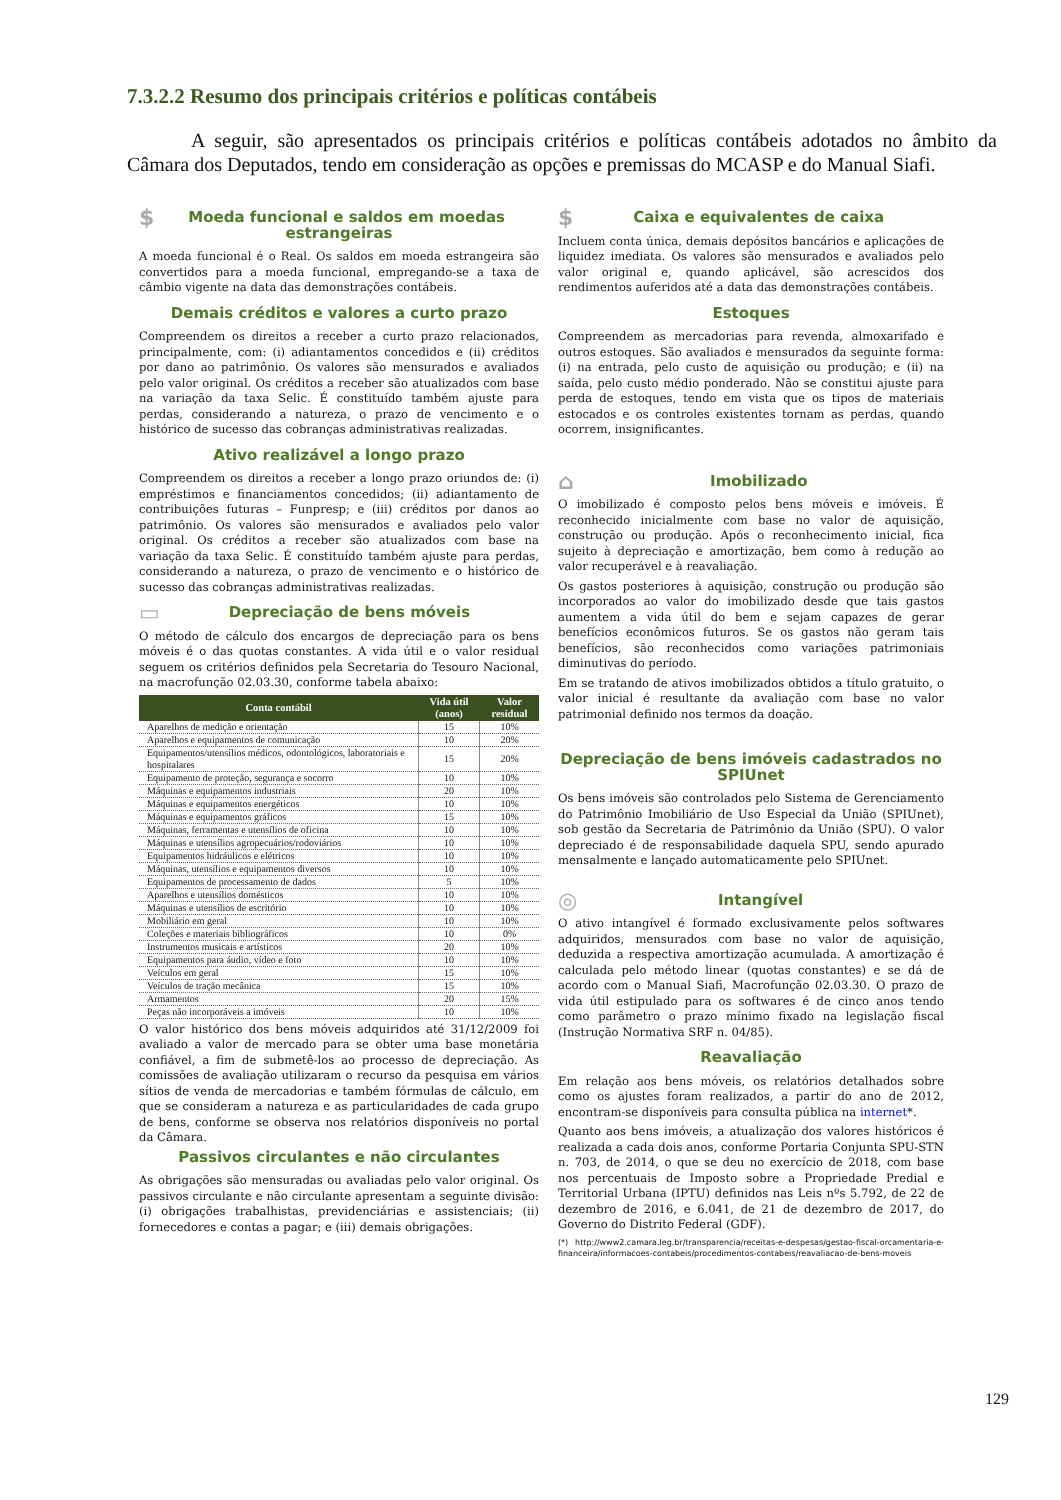7.3.2.2 Resumo dos principais critérios e políticas contábeis
A seguir, são apresentados os principais critérios e políticas contábeis adotados no âmbito da Câmara dos Deputados, tendo em consideração as opções e premissas do MCASP e do Manual Siafi.
$ Moeda funcional e saldos em moedas estrangeiras
A moeda funcional é o Real. Os saldos em moeda estrangeira são convertidos para a moeda funcional, empregando-se a taxa de câmbio vigente na data das demonstrações contábeis.
Demais créditos e valores a curto prazo
Compreendem os direitos a receber a curto prazo relacionados, principalmente, com: (i) adiantamentos concedidos e (ii) créditos por dano ao patrimônio. Os valores são mensurados e avaliados pelo valor original. Os créditos a receber são atualizados com base na variação da taxa Selic. É constituído também ajuste para perdas, considerando a natureza, o prazo de vencimento e o histórico de sucesso das cobranças administrativas realizadas.
Ativo realizável a longo prazo
Compreendem os direitos a receber a longo prazo oriundos de: (i) empréstimos e financiamentos concedidos; (ii) adiantamento de contribuições futuras – Funpresp; e (iii) créditos por danos ao patrimônio. Os valores são mensurados e avaliados pelo valor original. Os créditos a receber são atualizados com base na variação da taxa Selic. É constituído também ajuste para perdas, considerando a natureza, o prazo de vencimento e o histórico de sucesso das cobranças administrativas realizadas.
▭ Depreciação de bens móveis
O método de cálculo dos encargos de depreciação para os bens móveis é o das quotas constantes. A vida útil e o valor residual seguem os critérios definidos pela Secretaria do Tesouro Nacional, na macrofunção 02.03.30, conforme tabela abaixo:
| Conta contábil | Vida útil (anos) | Valor residual |
| --- | --- | --- |
| Aparelhos de medição e orientação | 15 | 10% |
| Aparelhos e equipamentos de comunicação | 10 | 20% |
| Equipamentos/utensílios médicos, odontológicos, laboratoriais e hospitalares | 15 | 20% |
| Equipamento de proteção, segurança e socorro | 10 | 10% |
| Máquinas e equipamentos industriais | 20 | 10% |
| Máquinas e equipamentos energéticos | 10 | 10% |
| Máquinas e equipamentos gráficos | 15 | 10% |
| Máquinas, ferramentas e utensílios de oficina | 10 | 10% |
| Máquinas e utensílios agropecuários/rodoviários | 10 | 10% |
| Equipamentos hidráulicos e elétricos | 10 | 10% |
| Máquinas, utensílios e equipamentos diversos | 10 | 10% |
| Equipamentos de processamento de dados | 5 | 10% |
| Aparelhos e utensílios domésticos | 10 | 10% |
| Máquinas e utensílios de escritório | 10 | 10% |
| Mobiliário em geral | 10 | 10% |
| Coleções e materiais bibliográficos | 10 | 0% |
| Instrumentos musicais e artísticos | 20 | 10% |
| Equipamentos para áudio, vídeo e foto | 10 | 10% |
| Veículos em geral | 15 | 10% |
| Veículos de tração mecânica | 15 | 10% |
| Armamentos | 20 | 15% |
| Peças não incorporáveis a imóveis | 10 | 10% |
O valor histórico dos bens móveis adquiridos até 31/12/2009 foi avaliado a valor de mercado para se obter uma base monetária confiável, a fim de submetê-los ao processo de depreciação. As comissões de avaliação utilizaram o recurso da pesquisa em vários sítios de venda de mercadorias e também fórmulas de cálculo, em que se consideram a natureza e as particularidades de cada grupo de bens, conforme se observa nos relatórios disponíveis no portal da Câmara.
Passivos circulantes e não circulantes
As obrigações são mensuradas ou avaliadas pelo valor original. Os passivos circulante e não circulante apresentam a seguinte divisão: (i) obrigações trabalhistas, previdenciárias e assistenciais; (ii) fornecedores e contas a pagar; e (iii) demais obrigações.
$ Caixa e equivalentes de caixa
Incluem conta única, demais depósitos bancários e aplicações de liquidez imediata. Os valores são mensurados e avaliados pelo valor original e, quando aplicável, são acrescidos dos rendimentos auferidos até a data das demonstrações contábeis.
Estoques
Compreendem as mercadorias para revenda, almoxarifado e outros estoques. São avaliados e mensurados da seguinte forma: (i) na entrada, pelo custo de aquisição ou produção; e (ii) na saída, pelo custo médio ponderado. Não se constitui ajuste para perda de estoques, tendo em vista que os tipos de materiais estocados e os controles existentes tornam as perdas, quando ocorrem, insignificantes.
⌂ Imobilizado
O imobilizado é composto pelos bens móveis e imóveis. É reconhecido inicialmente com base no valor de aquisição, construção ou produção. Após o reconhecimento inicial, fica sujeito à depreciação e amortização, bem como à redução ao valor recuperável e à reavaliação.
Os gastos posteriores à aquisição, construção ou produção são incorporados ao valor do imobilizado desde que tais gastos aumentem a vida útil do bem e sejam capazes de gerar benefícios econômicos futuros. Se os gastos não geram tais benefícios, são reconhecidos como variações patrimoniais diminutivas do período.
Em se tratando de ativos imobilizados obtidos a título gratuito, o valor inicial é resultante da avaliação com base no valor patrimonial definido nos termos da doação.
Depreciação de bens imóveis cadastrados no SPIUnet
Os bens imóveis são controlados pelo Sistema de Gerenciamento do Patrimônio Imobiliário de Uso Especial da União (SPIUnet), sob gestão da Secretaria de Patrimônio da União (SPU). O valor depreciado é de responsabilidade daquela SPU, sendo apurado mensalmente e lançado automaticamente pelo SPIUnet.
◎ Intangível
O ativo intangível é formado exclusivamente pelos softwares adquiridos, mensurados com base no valor de aquisição, deduzida a respectiva amortização acumulada. A amortização é calculada pelo método linear (quotas constantes) e se dá de acordo com o Manual Siafi, Macrofunção 02.03.30. O prazo de vida útil estipulado para os softwares é de cinco anos tendo como parâmetro o prazo mínimo fixado na legislação fiscal (Instrução Normativa SRF n. 04/85).
Reavaliação
Em relação aos bens móveis, os relatórios detalhados sobre como os ajustes foram realizados, a partir do ano de 2012, encontram-se disponíveis para consulta pública na internet*.
Quanto aos bens imóveis, a atualização dos valores históricos é realizada a cada dois anos, conforme Portaria Conjunta SPU-STN n. 703, de 2014, o que se deu no exercício de 2018, com base nos percentuais de Imposto sobre a Propriedade Predial e Territorial Urbana (IPTU) definidos nas Leis nºs 5.792, de 22 de dezembro de 2016, e 6.041, de 21 de dezembro de 2017, do Governo do Distrito Federal (GDF).
(*) http://www2.camara.leg.br/transparencia/receitas-e-despesas/gestao-fiscal-orcamentaria-e-financeira/informacoes-contabeis/procedimentos-contabeis/reavaliacao-de-bens-moveis
129